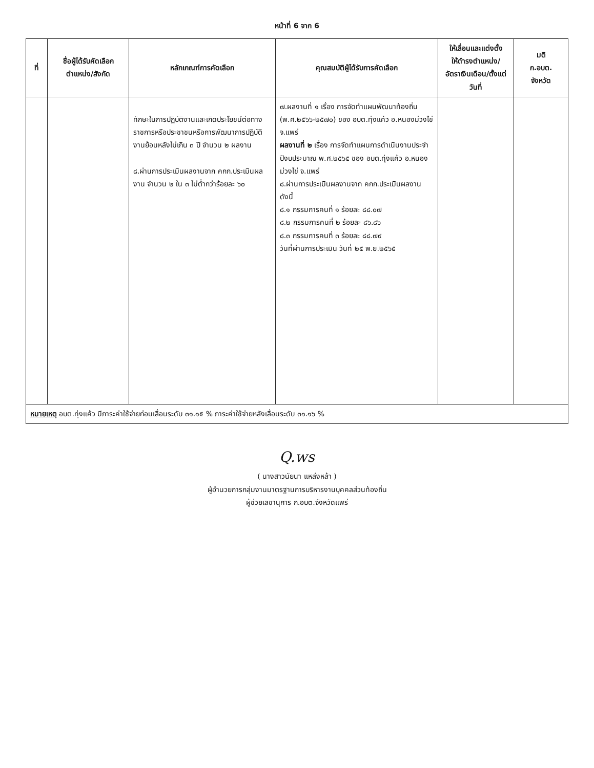หน้าที่ 6 จาก 6
| ที่ | ชื่อผู้ได้รับคัดเลือก ตำแหน่ง/สังกัด | หลักเกณฑ์การคัดเลือก | คุณสมบัติผู้ได้รับการคัดเลือก | ให้เลื่อนและแต่งตั้ง ให้ดำรงตำแหน่ง/ อัตราเงินเดือน/ตั้งแต่วันที่ | มติ ก.อบต. จังหวัด |
| --- | --- | --- | --- | --- | --- |
| | | ทักษะในการปฏิบัติงานและเกิดประโยชน์ต่อทางราชการหรือประชาชนหรือการพัฒนาการปฏิบัติงานย้อนหลังไม่เกิน ๓ ปี จำนวน ๒ ผลงาน ๘.ผ่านการประเมินผลงานจาก คกก.ประเมินผลงาน จำนวน ๒ ใน ๓ ไม่ต่ำกว่าร้อยละ ๖๐ | ๗.ผลงานที่ ๑ เรื่อง การจัดทำแผนพัฒนาท้องถิ่น (พ.ศ.๒๕๖๖-๒๕๗๐) ของ อบต.ทุ่งแค้ว อ.หนองม่วงไข่ จ.แพร่ ผลงานที่ ๒ เรื่อง การจัดทำแผนการดำเนินงานประจำปีงบประมาณ พ.ศ.๒๕๖๕ ของ อบต.ทุ่งแค้ว อ.หนองม่วงไข่ จ.แพร่ ๘.ผ่านการประเมินผลงานจาก คกก.ประเมินผลงาน ดังนี้ ๘.๑ กรรมการคนที่ ๑ ร้อยละ ๘๘.๐๗ ๘.๒ กรรมการคนที่ ๒ ร้อยละ ๘๖.๘๖ ๘.๓ กรรมการคนที่ ๓ ร้อยละ ๘๘.๗๙ วันที่ผ่านการประเมิน วันที่ ๒๕ พ.ย.๒๕๖๕ | | |
| หมายเหตุ อบต.ทุ่งแค้ว มีภาระค่าใช้จ่ายก่อนเลื่อนระดับ ๓๑.๑๕ % ภาระค่าใช้จ่ายหลังเลื่อนระดับ ๓๑.๑๖ % | | | | | |
Q.ws
( นางสาวนัยนา แหล่งหล้า )
ผู้อำนวยการกลุ่มงานมาตรฐานการบริหารงานบุคคลส่วนท้องถิ่น
ผู้ช่วยเลขานุการ ก.อบต.จังหวัดแพร่